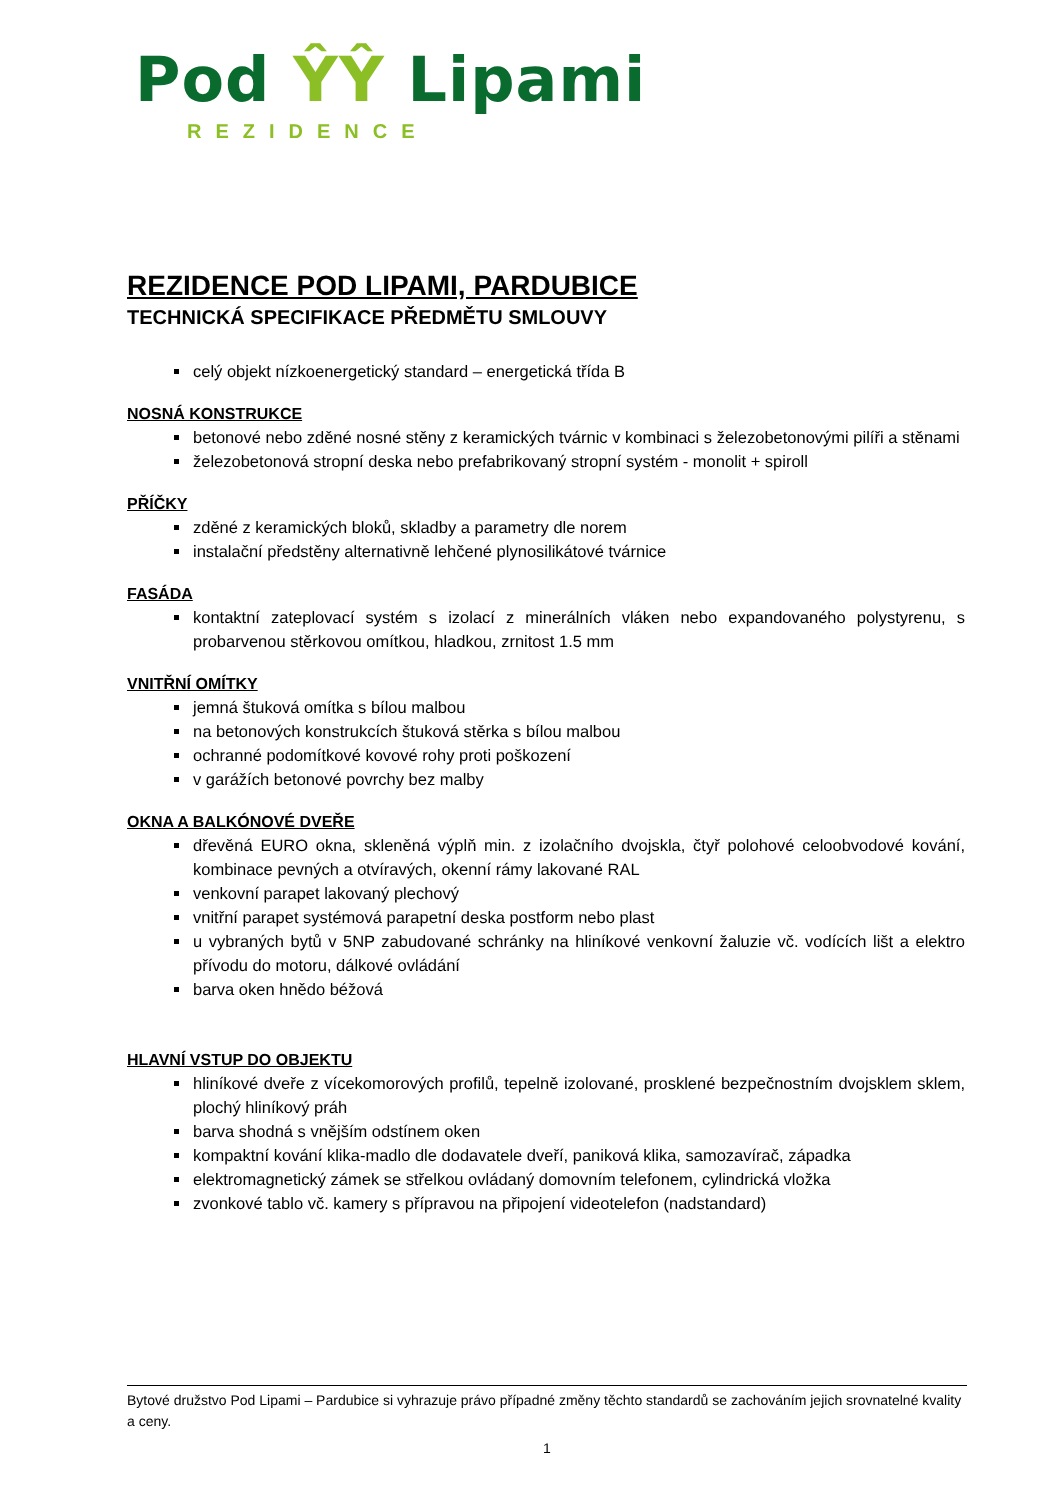Pod ŶŶ Lipami
REZIDENCE
REZIDENCE POD LIPAMI, PARDUBICE
TECHNICKÁ SPECIFIKACE PŘEDMĚTU SMLOUVY
celý objekt nízkoenergetický standard – energetická třída B
NOSNÁ KONSTRUKCE
betonové nebo zděné nosné stěny z keramických tvárnic v kombinaci s železobetonovými pilíři a stěnami
železobetonová stropní deska nebo prefabrikovaný stropní systém - monolit + spiroll
PŘÍČKY
zděné z keramických bloků, skladby a parametry dle norem
instalační předstěny alternativně lehčené plynosilikátové tvárnice
FASÁDA
kontaktní zateplovací systém s izolací z minerálních vláken nebo expandovaného polystyrenu, s probarvenou stěrkovou omítkou, hladkou, zrnitost 1.5 mm
VNITŘNÍ OMÍTKY
jemná štuková omítka s bílou malbou
na betonových konstrukcích štuková stěrka s bílou malbou
ochranné podomítkové kovové rohy proti poškození
v garážích betonové povrchy bez malby
OKNA A BALKÓNOVÉ DVEŘE
dřevěná EURO okna, skleněná výplň min. z izolačního dvojskla, čtyř polohové celoobvodové kování, kombinace pevných a otvíravých, okenní rámy lakované RAL
venkovní parapet lakovaný plechový
vnitřní parapet systémová parapetní deska postform nebo plast
u vybraných bytů v 5NP zabudované schránky na hliníkové venkovní žaluzie vč. vodících lišt a elektro přívodu do motoru, dálkové ovládání
barva oken hnědo béžová
HLAVNÍ VSTUP DO OBJEKTU
hliníkové dveře z vícekomorových profilů, tepelně izolované, prosklené bezpečnostním dvojsklem sklem, plochý hliníkový práh
barva shodná s vnějším odstínem oken
kompaktní kování klika-madlo dle dodavatele dveří, paniková klika, samozavírač, západka
elektromagnetický zámek se střelkou ovládaný domovním telefonem, cylindrická vložka
zvonkové tablo vč. kamery s přípravou na připojení videotelefon (nadstandard)
Bytové družstvo Pod Lipami – Pardubice si vyhrazuje právo případné změny těchto standardů se zachováním jejich srovnatelné kvality a ceny.
1